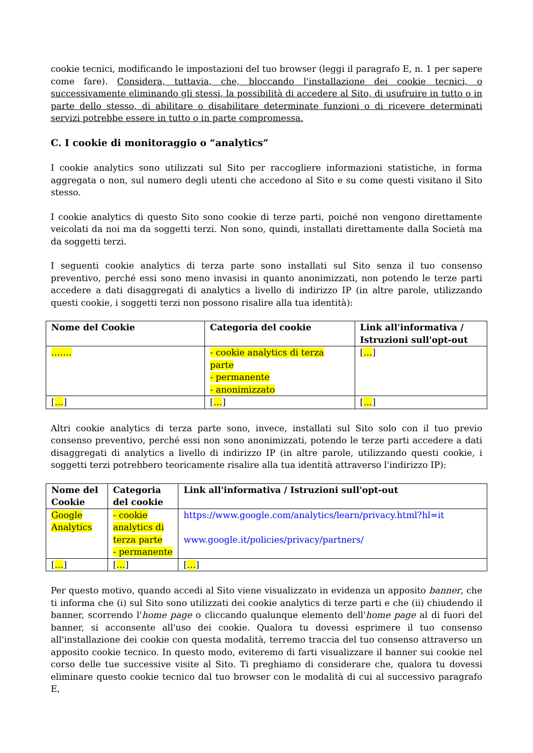cookie tecnici, modificando le impostazioni del tuo browser (leggi il paragrafo E, n. 1 per sapere come fare). Considera, tuttavia, che, bloccando l'installazione dei cookie tecnici, o successivamente eliminando gli stessi, la possibilità di accedere al Sito, di usufruire in tutto o in parte dello stesso, di abilitare o disabilitare determinate funzioni o di ricevere determinati servizi potrebbe essere in tutto o in parte compromessa.
C. I cookie di monitoraggio o “analytics”
I cookie analytics sono utilizzati sul Sito per raccogliere informazioni statistiche, in forma aggregata o non, sul numero degli utenti che accedono al Sito e su come questi visitano il Sito stesso.
I cookie analytics di questo Sito sono cookie di terze parti, poiché non vengono direttamente veicolati da noi ma da soggetti terzi. Non sono, quindi, installati direttamente dalla Società ma da soggetti terzi.
I seguenti cookie analytics di terza parte sono installati sul Sito senza il tuo consenso preventivo, perché essi sono meno invasisi in quanto anonimizzati, non potendo le terze parti accedere a dati disaggregati di analytics a livello di indirizzo IP (in altre parole, utilizzando questi cookie, i soggetti terzi non possono risalire alla tua identità):
| Nome del Cookie | Categoria del cookie | Link all'informativa / Istruzioni sull'opt-out |
| --- | --- | --- |
| ……. | - cookie analytics di terza parte - permanente - anonimizzato | [ … ] |
| [ … ] | [ … ] | [ … ] |
Altri cookie analytics di terza parte sono, invece, installati sul Sito solo con il tuo previo consenso preventivo, perché essi non sono anonimizzati, potendo le terze parti accedere a dati disaggregati di analytics a livello di indirizzo IP (in altre parole, utilizzando questi cookie, i soggetti terzi potrebbero teoricamente risalire alla tua identità attraverso l'indirizzo IP):
| Nome del Cookie | Categoria del cookie | Link all'informativa / Istruzioni sull'opt-out |
| --- | --- | --- |
| Google Analytics | - cookie analytics di terza parte - permanente | https://www.google.com/analytics/learn/privacy.html?hl=it www.google.it/policies/privacy/partners/ |
| [ … ] | [ … ] | [ … ] |
Per questo motivo, quando accedi al Sito viene visualizzato in evidenza un apposito banner, che ti informa che (i) sul Sito sono utilizzati dei cookie analytics di terze parti e che (ii) chiudendo il banner, scorrendo l'home page o cliccando qualunque elemento dell'home page al di fuori del banner, si acconsente all'uso dei cookie. Qualora tu dovessi esprimere il tuo consenso all'installazione dei cookie con questa modalità, terremo traccia del tuo consenso attraverso un apposito cookie tecnico. In questo modo, eviteremo di farti visualizzare il banner sui cookie nel corso delle tue successive visite al Sito. Ti preghiamo di considerare che, qualora tu dovessi eliminare questo cookie tecnico dal tuo browser con le modalità di cui al successivo paragrafo E,